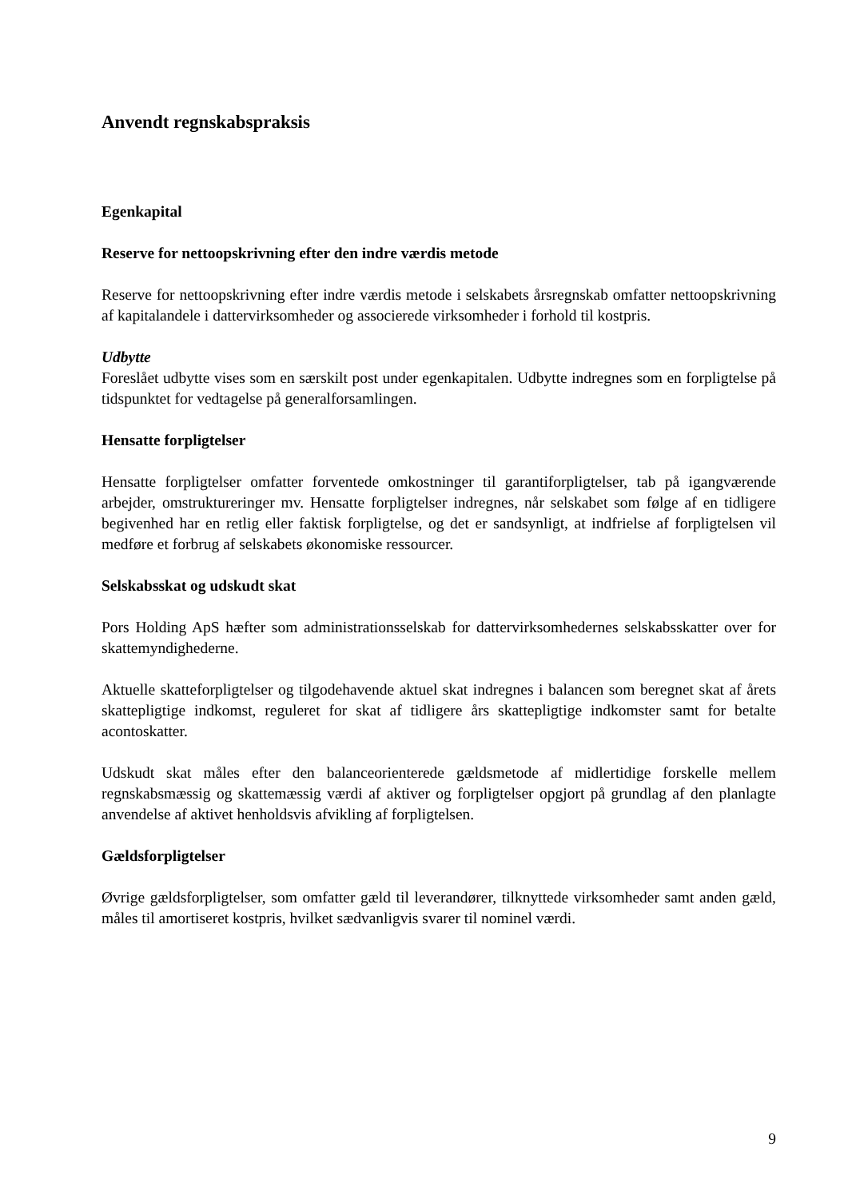Anvendt regnskabspraksis
Egenkapital
Reserve for nettoopskrivning efter den indre værdis metode
Reserve for nettoopskrivning efter indre værdis metode i selskabets årsregnskab omfatter nettoopskrivning af kapitalandele i dattervirksomheder og associerede virksomheder i forhold til kostpris.
Udbytte
Foreslået udbytte vises som en særskilt post under egenkapitalen. Udbytte indregnes som en forpligtelse på tidspunktet for vedtagelse på generalforsamlingen.
Hensatte forpligtelser
Hensatte forpligtelser omfatter forventede omkostninger til garantiforpligtelser, tab på igangværende arbejder, omstruktureringer mv. Hensatte forpligtelser indregnes, når selskabet som følge af en tidligere begivenhed har en retlig eller faktisk forpligtelse, og det er sandsynligt, at indfrielse af forpligtelsen vil medføre et forbrug af selskabets økonomiske ressourcer.
Selskabsskat og udskudt skat
Pors Holding ApS hæfter som administrationsselskab for dattervirksomhedernes selskabsskatter over for skattemyndighederne.
Aktuelle skatteforpligtelser og tilgodehavende aktuel skat indregnes i balancen som beregnet skat af årets skattepligtige indkomst, reguleret for skat af tidligere års skattepligtige indkomster samt for betalte acontoskatter.
Udskudt skat måles efter den balanceorienterede gældsmetode af midlertidige forskelle mellem regnskabsmæssig og skattemæssig værdi af aktiver og forpligtelser opgjort på grundlag af den planlagte anvendelse af aktivet henholdsvis afvikling af forpligtelsen.
Gældsforpligtelser
Øvrige gældsforpligtelser, som omfatter gæld til leverandører, tilknyttede virksomheder samt anden gæld, måles til amortiseret kostpris, hvilket sædvanligvis svarer til nominel værdi.
9